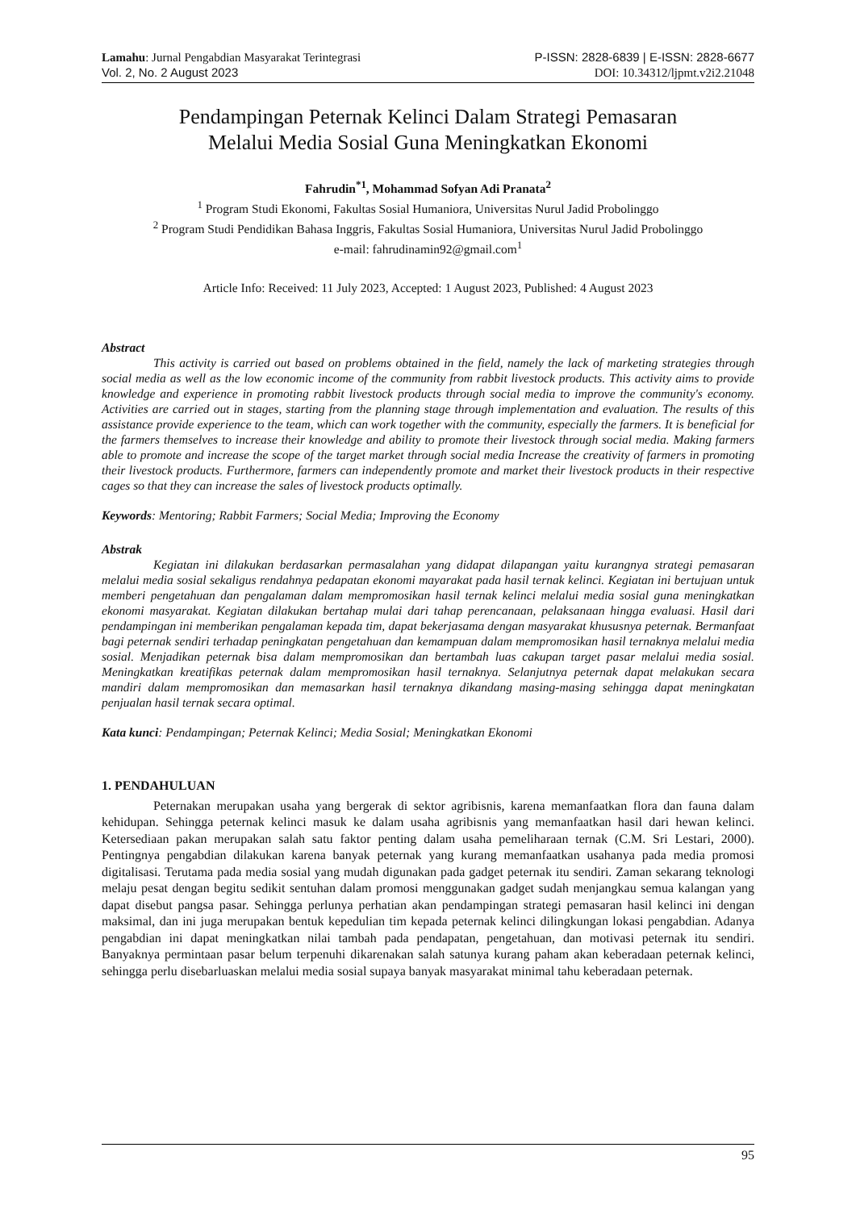Lamahu: Jurnal Pengabdian Masyarakat Terintegrasi P-ISSN: 2828-6839 | E-ISSN: 2828-6677
Vol. 2, No. 2 August 2023 DOI: 10.34312/ljpmt.v2i2.21048
Pendampingan Peternak Kelinci Dalam Strategi Pemasaran
Melalui Media Sosial Guna Meningkatkan Ekonomi
Fahrudin<sup>*1</sup>, Mohammad Sofyan Adi Pranata<sup>2</sup>
<sup>1</sup> Program Studi Ekonomi, Fakultas Sosial Humaniora, Universitas Nurul Jadid Probolinggo
<sup>2</sup> Program Studi Pendidikan Bahasa Inggris, Fakultas Sosial Humaniora, Universitas Nurul Jadid Probolinggo
e-mail: fahrudinamin92@gmail.com<sup>1</sup>
Article Info: Received: 11 July 2023, Accepted: 1 August 2023, Published: 4 August 2023
Abstract
This activity is carried out based on problems obtained in the field, namely the lack of marketing strategies through social media as well as the low economic income of the community from rabbit livestock products. This activity aims to provide knowledge and experience in promoting rabbit livestock products through social media to improve the community's economy. Activities are carried out in stages, starting from the planning stage through implementation and evaluation. The results of this assistance provide experience to the team, which can work together with the community, especially the farmers. It is beneficial for the farmers themselves to increase their knowledge and ability to promote their livestock through social media. Making farmers able to promote and increase the scope of the target market through social media Increase the creativity of farmers in promoting their livestock products. Furthermore, farmers can independently promote and market their livestock products in their respective cages so that they can increase the sales of livestock products optimally.
Keywords: Mentoring; Rabbit Farmers; Social Media; Improving the Economy
Abstrak
Kegiatan ini dilakukan berdasarkan permasalahan yang didapat dilapangan yaitu kurangnya strategi pemasaran melalui media sosial sekaligus rendahnya pedapatan ekonomi mayarakat pada hasil ternak kelinci. Kegiatan ini bertujuan untuk memberi pengetahuan dan pengalaman dalam mempromosikan hasil ternak kelinci melalui media sosial guna meningkatkan ekonomi masyarakat. Kegiatan dilakukan bertahap mulai dari tahap perencanaan, pelaksanaan hingga evaluasi. Hasil dari pendampingan ini memberikan pengalaman kepada tim, dapat bekerjasama dengan masyarakat khususnya peternak. Bermanfaat bagi peternak sendiri terhadap peningkatan pengetahuan dan kemampuan dalam mempromosikan hasil ternaknya melalui media sosial. Menjadikan peternak bisa dalam mempromosikan dan bertambah luas cakupan target pasar melalui media sosial. Meningkatkan kreatifikas peternak dalam mempromosikan hasil ternaknya. Selanjutnya peternak dapat melakukan secara mandiri dalam mempromosikan dan memasarkan hasil ternaknya dikandang masing-masing sehingga dapat meningkatan penjualan hasil ternak secara optimal.
Kata kunci: Pendampingan; Peternak Kelinci; Media Sosial; Meningkatkan Ekonomi
1. PENDAHULUAN
Peternakan merupakan usaha yang bergerak di sektor agribisnis, karena memanfaatkan flora dan fauna dalam kehidupan. Sehingga peternak kelinci masuk ke dalam usaha agribisnis yang memanfaatkan hasil dari hewan kelinci. Ketersediaan pakan merupakan salah satu faktor penting dalam usaha pemeliharaan ternak (C.M. Sri Lestari, 2000). Pentingnya pengabdian dilakukan karena banyak peternak yang kurang memanfaatkan usahanya pada media promosi digitalisasi. Terutama pada media sosial yang mudah digunakan pada gadget peternak itu sendiri. Zaman sekarang teknologi melaju pesat dengan begitu sedikit sentuhan dalam promosi menggunakan gadget sudah menjangkau semua kalangan yang dapat disebut pangsa pasar. Sehingga perlunya perhatian akan pendampingan strategi pemasaran hasil kelinci ini dengan maksimal, dan ini juga merupakan bentuk kepedulian tim kepada peternak kelinci dilingkungan lokasi pengabdian. Adanya pengabdian ini dapat meningkatkan nilai tambah pada pendapatan, pengetahuan, dan motivasi peternak itu sendiri. Banyaknya permintaan pasar belum terpenuhi dikarenakan salah satunya kurang paham akan keberadaan peternak kelinci, sehingga perlu disebarluaskan melalui media sosial supaya banyak masyarakat minimal tahu keberadaan peternak.
95